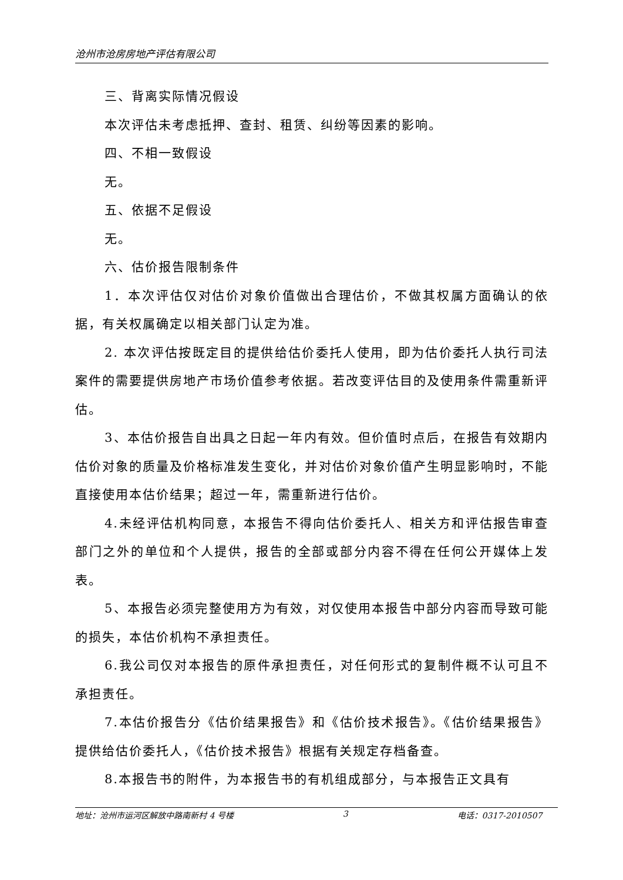沧州市沧房房地产评估有限公司
三、背离实际情况假设
本次评估未考虑抵押、查封、租赁、纠纷等因素的影响。
四、不相一致假设
无。
五、依据不足假设
无。
六、估价报告限制条件
1．本次评估仅对估价对象价值做出合理估价，不做其权属方面确认的依据，有关权属确定以相关部门认定为准。
2. 本次评估按既定目的提供给估价委托人使用，即为估价委托人执行司法案件的需要提供房地产市场价值参考依据。若改变评估目的及使用条件需重新评估。
3、本估价报告自出具之日起一年内有效。但价值时点后，在报告有效期内估价对象的质量及价格标准发生变化，并对估价对象价值产生明显影响时，不能直接使用本估价结果；超过一年，需重新进行估价。
4.未经评估机构同意，本报告不得向估价委托人、相关方和评估报告审查部门之外的单位和个人提供，报告的全部或部分内容不得在任何公开媒体上发表。
5、本报告必须完整使用方为有效，对仅使用本报告中部分内容而导致可能的损失，本估价机构不承担责任。
6.我公司仅对本报告的原件承担责任，对任何形式的复制件概不认可且不承担责任。
7.本估价报告分《估价结果报告》和《估价技术报告》。《估价结果报告》提供给估价委托人，《估价技术报告》根据有关规定存档备查。
8.本报告书的附件，为本报告书的有机组成部分，与本报告正文具有
地址：沧州市运河区解放中路南新村 4 号楼 3 电话：0317-2010507